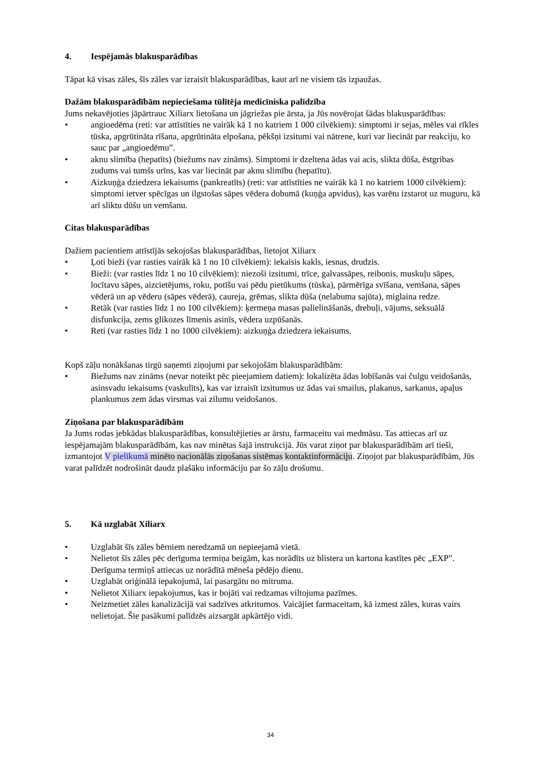4. Iespējamās blakusparādības
Tāpat kā visas zāles, šīs zāles var izraisīt blakusparādības, kaut arī ne visiem tās izpaužas.
Dažām blakusparādībām nepieciešama tūlītēja medicīniska palīdzība
Jums nekavējoties jāpārtrauc Xiliarx lietošana un jāgriežas pie ārsta, ja Jūs novērojat šādas blakusparādības:
• angioedēma (reti: var attīstīties ne vairāk kā 1 no katriem 1 000 cilvēkiem): simptomi ir sejas, mēles vai rīkles tūska, apgrūtināta rīšana, apgrūtināta elpošana, pēkšņi izsitumi vai nātrene, kuri var liecināt par reakciju, ko sauc par „angioedēmu”.
• aknu slimība (hepatīts) (biežums nav zināms). Simptomi ir dzeltena ādas vai acis, slikta dūša, ēstgribas zudums vai tumšs urīns, kas var liecināt par aknu slimību (hepatītu).
• Aizkuņģa dziedzera iekaisums (pankreatīts) (reti: var attīstīties ne vairāk kā 1 no katriem 1000 cilvēkiem): simptomi ietver spēcīgas un ilgstošas sāpes vēdera dobumā (kuņģa apvidus), kas varētu izstarot uz muguru, kā arī sliktu dūšu un vemšanu.
Citas blakusparādības
Dažiem pacientiem attīstījās sekojošas blakusparādības, lietojot Xiliarx
• Ļoti bieži (var rasties vairāk kā 1 no 10 cilvēkiem): iekaisis kakls, iesnas, drudzis.
• Bieži: (var rasties līdz 1 no 10 cilvēkiem): niezoši izsitumi, trīce, galvassāpes, reibonis, muskuļu sāpes, locītavu sāpes, aizcietējums, roku, potīšu vai pēdu pietūkums (tūska), pārmērīga svīšana, vemšana, sāpes vēderā un ap vēderu (sāpes vēderā), caureja, grēmas, slikta dūša (nelabuma sajūta), miglaina redze.
• Retāk (var rasties līdz 1 no 100 cilvēkiem): ķermeņa masas palielināšanās, drebuļi, vājums, seksuālā disfunkcija, zems glikozes līmenis asinīs, vēdera uzpūšanās.
• Reti (var rasties līdz 1 no 1000 cilvēkiem): aizkuņģa dziedzera iekaisums.
Kopš zāļu nonākšanas tirgū saņemti ziņojumi par sekojošām blakusparādībām:
• Biežums nav zināms (nevar noteikt pēc pieejamiem datiem): lokalizēta ādas lobīšanās vai čulgu veidošanās, asinsvadu iekaisums (vaskulīts), kas var izraisīt izsitumus uz ādas vai smailus, plakanus, sarkanus, apaļus plankumus zem ādas virsmas vai zilumu veidošanos.
Ziņošana par blakusparādībām
Ja Jums rodas jebkādas blakusparādības, konsultējieties ar ārstu, farmaceitu vai medmāsu. Tas attiecas arī uz iespējamajām blakusparādībām, kas nav minētas šajā instrukcijā. Jūs varat ziņot par blakusparādībām arī tieši, izmantojot V pielikumā minēto nacionālās ziņošanas sistēmas kontaktinformāciju. Ziņojot par blakusparādībām, Jūs varat palīdzēt nodrošināt daudz plašāku informāciju par šo zāļu drošumu.
5. Kā uzglabāt Xiliarx
• Uzglabāt šīs zāles bērniem neredzamā un nepieejamā vietā.
• Nelietot šīs zāles pēc derīguma termiņa beigām, kas norādīts uz blistera un kartona kastītes pēc „EXP”. Derīguma termiņš attiecas uz norādītā mēneša pēdējo dienu.
• Uzglabāt oriģinālā iepakojumā, lai pasargātu no mitruma.
• Nelietot Xiliarx iepakojumus, kas ir bojāti vai redzamas viltojuma pazīmes.
• Neizmetiet zāles kanalizācijā vai sadzīves atkritumos. Vaicājiet farmaceitam, kā izmest zāles, kuras vairs nelietojat. Šie pasākumi palīdzēs aizsargāt apkārtējo vidi.
34